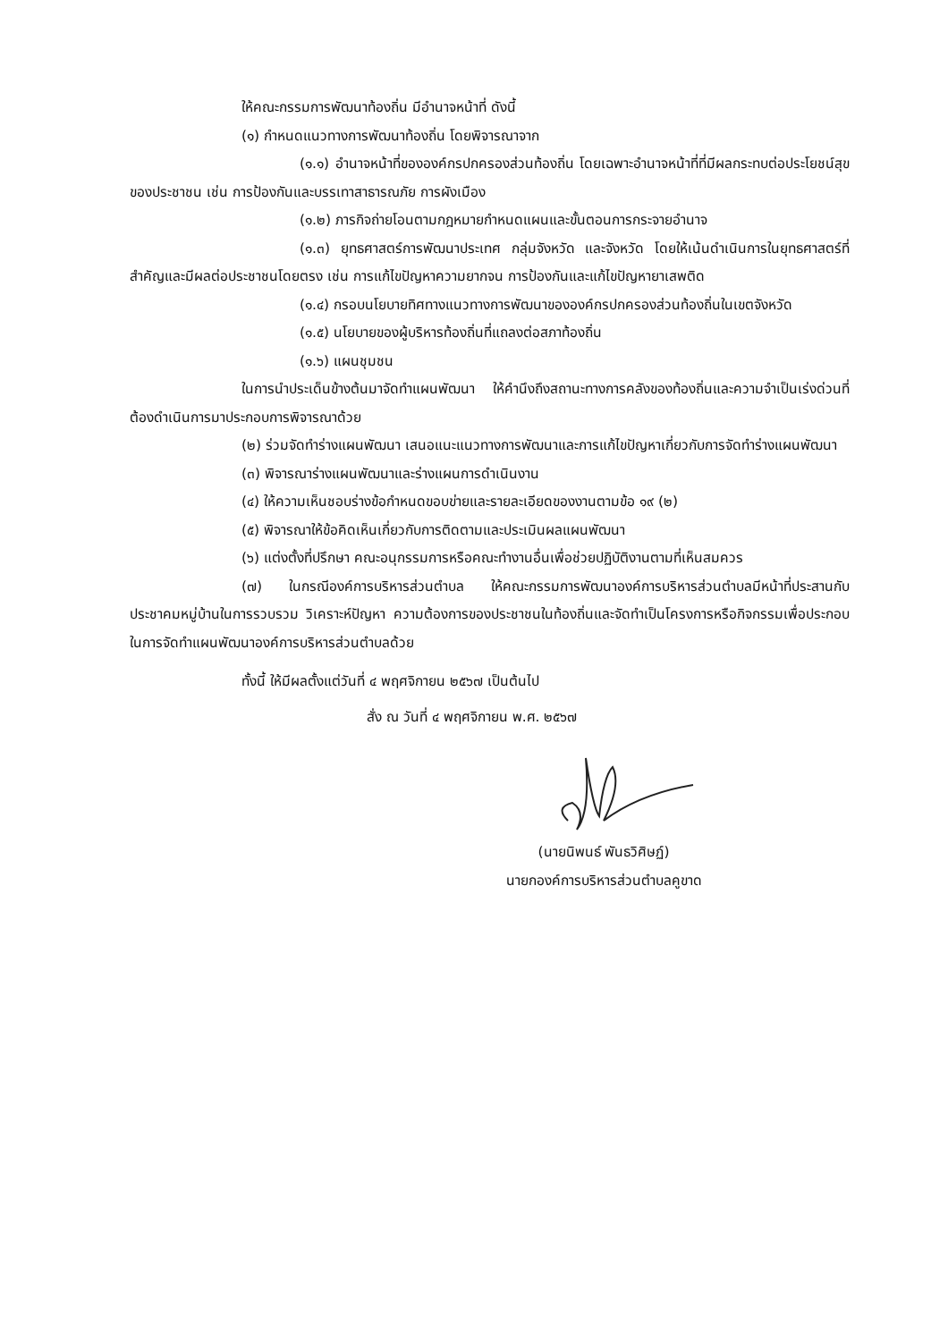ให้คณะกรรมการพัฒนาท้องถิ่น มีอำนาจหน้าที่ ดังนี้
(๑) กำหนดแนวทางการพัฒนาท้องถิ่น โดยพิจารณาจาก
(๑.๑) อำนาจหน้าที่ขององค์กรปกครองส่วนท้องถิ่น โดยเฉพาะอำนาจหน้าที่ที่มีผลกระทบต่อประโยชน์สุขของประชาชน เช่น การป้องกันและบรรเทาสาธารณภัย การผังเมือง
(๑.๒) ภารกิจถ่ายโอนตามกฎหมายกำหนดแผนและขั้นตอนการกระจายอำนาจ
(๑.๓) ยุทธศาสตร์การพัฒนาประเทศ กลุ่มจังหวัด และจังหวัด โดยให้เน้นดำเนินการในยุทธศาสตร์ที่สำคัญและมีผลต่อประชาชนโดยตรง เช่น การแก้ไขปัญหาความยากจน การป้องกันและแก้ไขปัญหายาเสพติด
(๑.๔) กรอบนโยบายทิศทางแนวทางการพัฒนาขององค์กรปกครองส่วนท้องถิ่นในเขตจังหวัด
(๑.๕) นโยบายของผู้บริหารท้องถิ่นที่แถลงต่อสภาท้องถิ่น
(๑.๖) แผนชุมชน
ในการนำประเด็นข้างต้นมาจัดทำแผนพัฒนา ให้คำนึงถึงสถานะทางการคลังของท้องถิ่นและความจำเป็นเร่งด่วนที่ต้องดำเนินการมาประกอบการพิจารณาด้วย
(๒) ร่วมจัดทำร่างแผนพัฒนา เสนอแนะแนวทางการพัฒนาและการแก้ไขปัญหาเกี่ยวกับการจัดทำร่างแผนพัฒนา
(๓) พิจารณาร่างแผนพัฒนาและร่างแผนการดำเนินงาน
(๔) ให้ความเห็นชอบร่างข้อกำหนดขอบข่ายและรายละเอียดของงานตามข้อ ๑๙ (๒)
(๕) พิจารณาให้ข้อคิดเห็นเกี่ยวกับการติดตามและประเมินผลแผนพัฒนา
(๖) แต่งตั้งที่ปรึกษา คณะอนุกรรมการหรือคณะทำงานอื่นเพื่อช่วยปฏิบัติงานตามที่เห็นสมควร
(๗) ในกรณีองค์การบริหารส่วนตำบล ให้คณะกรรมการพัฒนาองค์การบริหารส่วนตำบลมีหน้าที่ประสานกับประชาคมหมู่บ้านในการรวบรวม วิเคราะห์ปัญหา ความต้องการของประชาชนในท้องถิ่นและจัดทำเป็นโครงการหรือกิจกรรมเพื่อประกอบในการจัดทำแผนพัฒนาองค์การบริหารส่วนตำบลด้วย
ทั้งนี้ ให้มีผลตั้งแต่วันที่ ๔ พฤศจิกายน ๒๕๖๗ เป็นต้นไป
สั่ง ณ วันที่ ๔ พฤศจิกายน พ.ศ. ๒๕๖๗
(นายนิพนธ์ พันธวิศิษฏ์)
นายกองค์การบริหารส่วนตำบลคูขาด